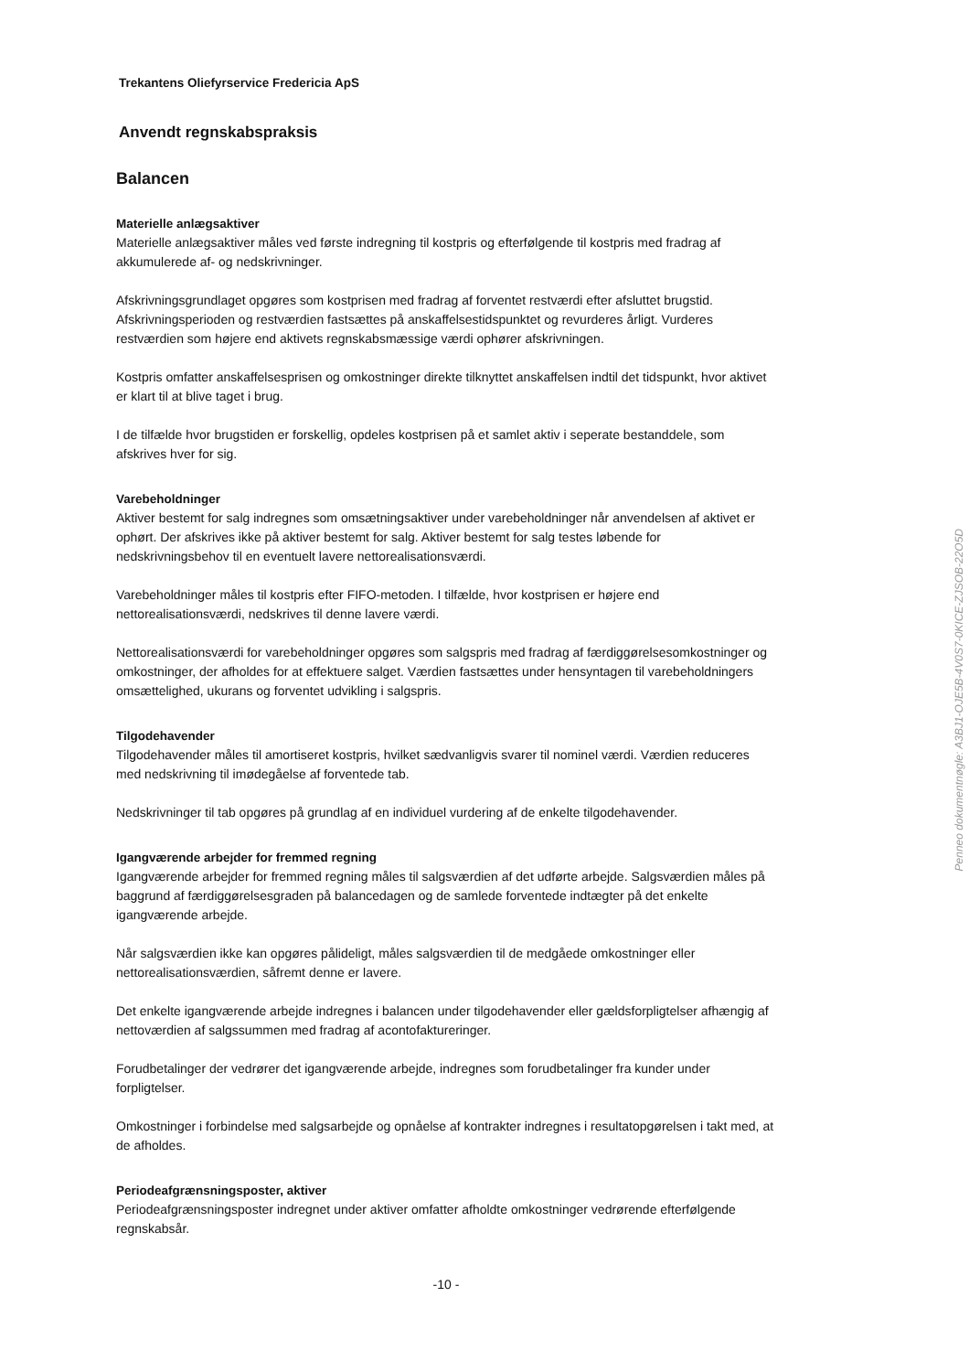Trekantens Oliefyrservice Fredericia ApS
Anvendt regnskabspraksis
Balancen
Materielle anlægsaktiver
Materielle anlægsaktiver måles ved første indregning til kostpris og efterfølgende til kostpris med fradrag af akkumulerede af- og nedskrivninger.
Afskrivningsgrundlaget opgøres som kostprisen med fradrag af forventet restværdi efter afsluttet brugstid. Afskrivningsperioden og restværdien fastsættes på anskaffelsestidspunktet og revurderes årligt. Vurderes restværdien som højere end aktivets regnskabsmæssige værdi ophører afskrivningen.
Kostpris omfatter anskaffelsesprisen og omkostninger direkte tilknyttet anskaffelsen indtil det tidspunkt, hvor aktivet er klart til at blive taget i brug.
I de tilfælde hvor brugstiden er forskellig, opdeles kostprisen på et samlet aktiv i seperate bestanddele, som afskrives hver for sig.
Varebeholdninger
Aktiver bestemt for salg indregnes som omsætningsaktiver under varebeholdninger når anvendelsen af aktivet er ophørt. Der afskrives ikke på aktiver bestemt for salg. Aktiver bestemt for salg testes løbende for nedskrivningsbehov til en eventuelt lavere nettorealisationsværdi.
Varebeholdninger måles til kostpris efter FIFO-metoden. I tilfælde, hvor kostprisen er højere end nettorealisationsværdi, nedskrives til denne lavere værdi.
Nettorealisationsværdi for varebeholdninger opgøres som salgspris med fradrag af færdiggørelsesomkostninger og omkostninger, der afholdes for at effektuere salget. Værdien fastsættes under hensyntagen til varebeholdningers omsættelighed, ukurans og forventet udvikling i salgspris.
Tilgodehavender
Tilgodehavender måles til amortiseret kostpris, hvilket sædvanligvis svarer til nominel værdi. Værdien reduceres med nedskrivning til imødegåelse af forventede tab.
Nedskrivninger til tab opgøres på grundlag af en individuel vurdering af de enkelte tilgodehavender.
Igangværende arbejder for fremmed regning
Igangværende arbejder for fremmed regning måles til salgsværdien af det udførte arbejde. Salgsværdien måles på baggrund af færdiggørelsesgraden på balancedagen og de samlede forventede indtægter på det enkelte igangværende arbejde.
Når salgsværdien ikke kan opgøres pålideligt, måles salgsværdien til de medgåede omkostninger eller nettorealisationsværdien, såfremt denne er lavere.
Det enkelte igangværende arbejde indregnes i balancen under tilgodehavender eller gældsforpligtelser afhængig af nettoværdien af salgssummen med fradrag af acontofaktureringer.
Forudbetalinger der vedrører det igangværende arbejde, indregnes som forudbetalinger fra kunder under forpligtelser.
Omkostninger i forbindelse med salgsarbejde og opnåelse af kontrakter indregnes i resultatopgørelsen i takt med, at de afholdes.
Periodeafgrænsningsposter, aktiver
Periodeafgrænsningsposter indregnet under aktiver omfatter afholdte omkostninger vedrørende efterfølgende regnskabsår.
-10 -
Penneo dokumentnøgle: A3BJ1-OJE5B-4V0S7-0KICE-ZJSOB-22O5D